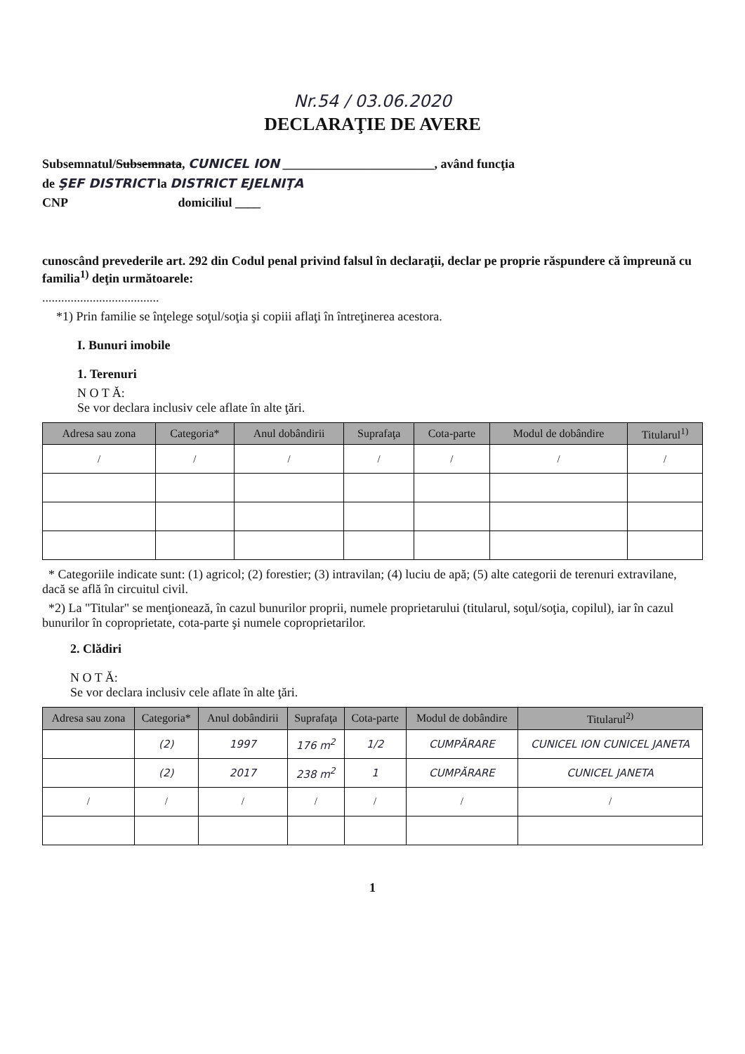Nr.54 / 03.06.2020
DECLARAŢIE DE AVERE
Subsemnatul/Subsemnata, CUNICEL ION ________________________, având funcţia
de ŞEF DISTRICT la DISTRICT EJELNIŢA
CNP domiciliul ____
cunoscând prevederile art. 292 din Codul penal privind falsul în declaraţii, declar pe proprie răspundere că împreună cu familia<sup>1)</sup> deţin următoarele:
.....................................
*1) Prin familie se înţelege soţul/soţia şi copiii aflaţi în întreţinerea acestora.
I. Bunuri imobile
1. Terenuri
N O T Ă:
Se vor declara inclusiv cele aflate în alte ţări.
| Adresa sau zona | Categoria* | Anul dobândirii | Suprafaţa | Cota-parte | Modul de dobândire | Titularul<sup>1)</sup> |
| --- | --- | --- | --- | --- | --- | --- |
| / | / | / | / | / | / | / |
* Categoriile indicate sunt: (1) agricol; (2) forestier; (3) intravilan; (4) luciu de apă; (5) alte categorii de terenuri extravilane, dacă se află în circuitul civil.
*2) La "Titular" se menţionează, în cazul bunurilor proprii, numele proprietarului (titularul, soţul/soţia, copilul), iar în cazul bunurilor în coproprietate, cota-parte şi numele coproprietarilor.
2. Clădiri
N O T Ă:
Se vor declara inclusiv cele aflate în alte ţări.
| Adresa sau zona | Categoria* | Anul dobândirii | Suprafaţa | Cota-parte | Modul de dobândire | Titularul<sup>2)</sup> |
| --- | --- | --- | --- | --- | --- | --- |
| | (2) | 1997 | 176 m<sup>2</sup> | 1/2 | CUMPĂRARE | CUNICEL ION CUNICEL JANETA |
| | (2) | 2017 | 238 m<sup>2</sup> | 1 | CUMPĂRARE | CUNICEL JANETA |
| / | / | / | / | / | / | / |
1